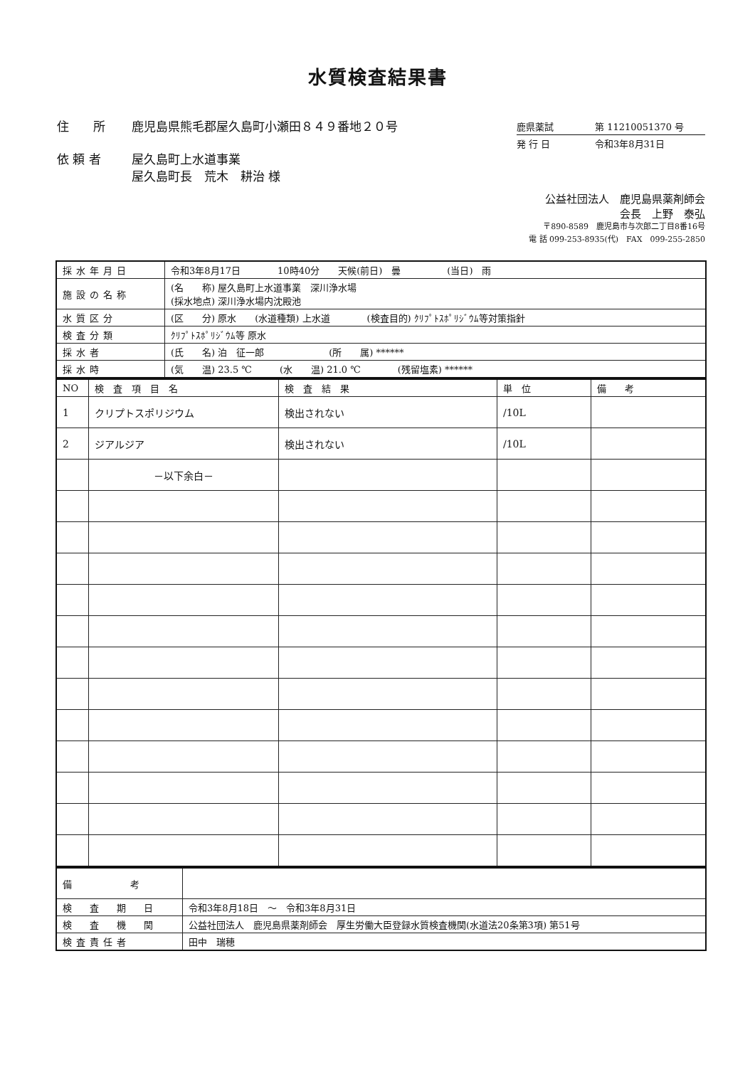水質検査結果書
住　　所 鹿児島県熊毛郡屋久島町小瀬田８４９番地２０号
依 頼 者 屋久島町上水道事業
屋久島町長　荒木　耕治 様
鹿県薬試 第 11210051370 号
発 行 日 令和3年8月31日
公益社団法人　鹿児島県薬剤師会
会長　上野　泰弘
〒890-8589　鹿児島市与次郎二丁目8番16号
電 話 099-253-8935(代)　FAX　099-255-2850
| 採水年月日 | 令和3年8月17日 10時40分 天候(前日) 曇 (当日) 雨 |
| 施設の名称 | (名 称) 屋久島町上水道事業 深川浄水場 (採水地点) 深川浄水場内沈殿池 |
| 水質区分 | (区 分) 原水 (水道種類) 上水道 (検査目的) ｸﾘﾌﾟﾄｽﾎﾟﾘｼﾞｳﾑ等対策指針 |
| 検査分類 | ｸﾘﾌﾟﾄｽﾎﾟﾘｼﾞｳﾑ等 原水 |
| 採水者 | (氏 名) 泊 征一郎 (所 属) ****** |
| 採水時 | (気 温) 23.5 ℃ (水 温) 21.0 ℃ (残留塩素) ****** |
| NO | 検 査 項 目 名 | 検 査 結 果 | 単 位 | 備 考 |
| --- | --- | --- | --- | --- |
| 1 | クリプトスポリジウム | 検出されない | /10L | |
| 2 | ジアルジア | 検出されない | /10L | |
| | －以下余白－ | | | |
| 備 考 | |
| 検 査 期 日 | 令和3年8月18日 ～ 令和3年8月31日 |
| 検 査 機 関 | 公益社団法人 鹿児島県薬剤師会 厚生労働大臣登録水質検査機関(水道法20条第3項) 第51号 |
| 検査責任者 | 田中 瑞穂 |